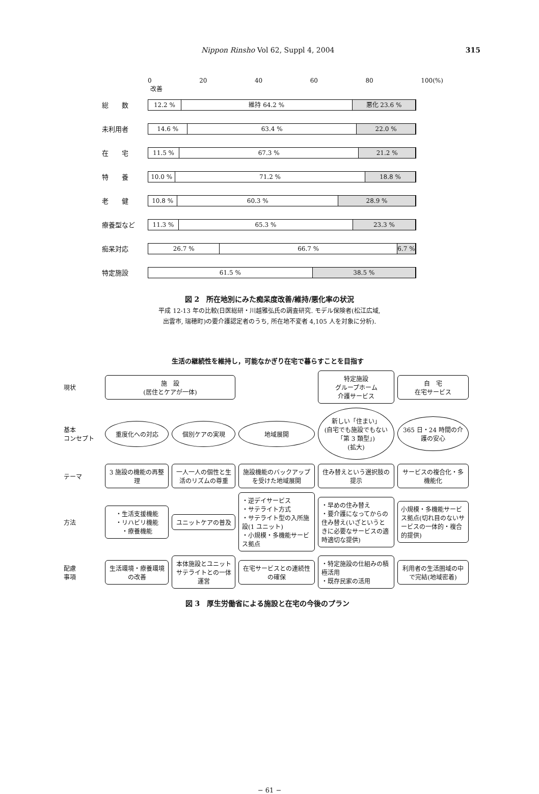Nippon Rinsho Vol 62, Suppl 4, 2004 315
0 20 40 60 80 100(%)
改善
総　　数
12.2 % 維持 64.2 % 悪化 23.6 %
未利用者
14.6 % 63.4 % 22.0 %
在　　宅
11.5 % 67.3 % 21.2 %
特　　養
10.0 % 71.2 % 18.8 %
老　　健
10.8 % 60.3 % 28.9 %
療養型など
11.3 % 65.3 % 23.3 %
痴呆対応
26.7 % 66.7 % 6.7 %
特定施設
61.5 % 38.5 %
図 2　所在地別にみた痴呆度改善/維持/悪化率の状況
平成 12-13 年の比較(日医総研・川越雅弘氏の調査研究. モデル保険者(松江広域,
出雲市, 瑞穂町)の要介護認定者のうち, 所在地不変者 4,105 人を対象に分析).
生活の継続性を維持し，可能なかぎり在宅で暮らすことを目指す
現状
施　設
(居住とケアが一体)
特定施設
グループホーム
介護サービス
自　宅
在宅サービス
基本
コンセプト
重度化への対応
個別ケアの実現
地域展開
新しい「住まい」
(自宅でも施設でもない「第 3 類型」)
(拡大)
365 日・24 時間の介護の安心
テーマ
3 施設の機能の再整理
一人一人の個性と生活のリズムの尊重
施設機能のバックアップを受けた地域展開
住み替えという選択肢の提示
サービスの複合化・多機能化
方法
・生活支援機能
・リハビリ機能
・療養機能
ユニットケアの普及
・逆デイサービス
・サテライト方式
・サテライト型の入所施設(1 ユニット)
・小規模・多機能サービス拠点
・早めの住み替え
・要介護になってからの住み替え(いざというときに必要なサービスの適時適切な提供)
小規模・多機能サービス拠点(切れ目のないサービスの一体的・複合的提供)
配慮
事項
生活環境・療養環境の改善
本体施設とユニットサテライトとの一体運営
在宅サービスとの連続性の確保
・特定施設の仕組みの積極活用
・既存民家の活用
利用者の生活圏域の中で完結(地域密着)
図 3　厚生労働省による施設と在宅の今後のプラン
− 61 −